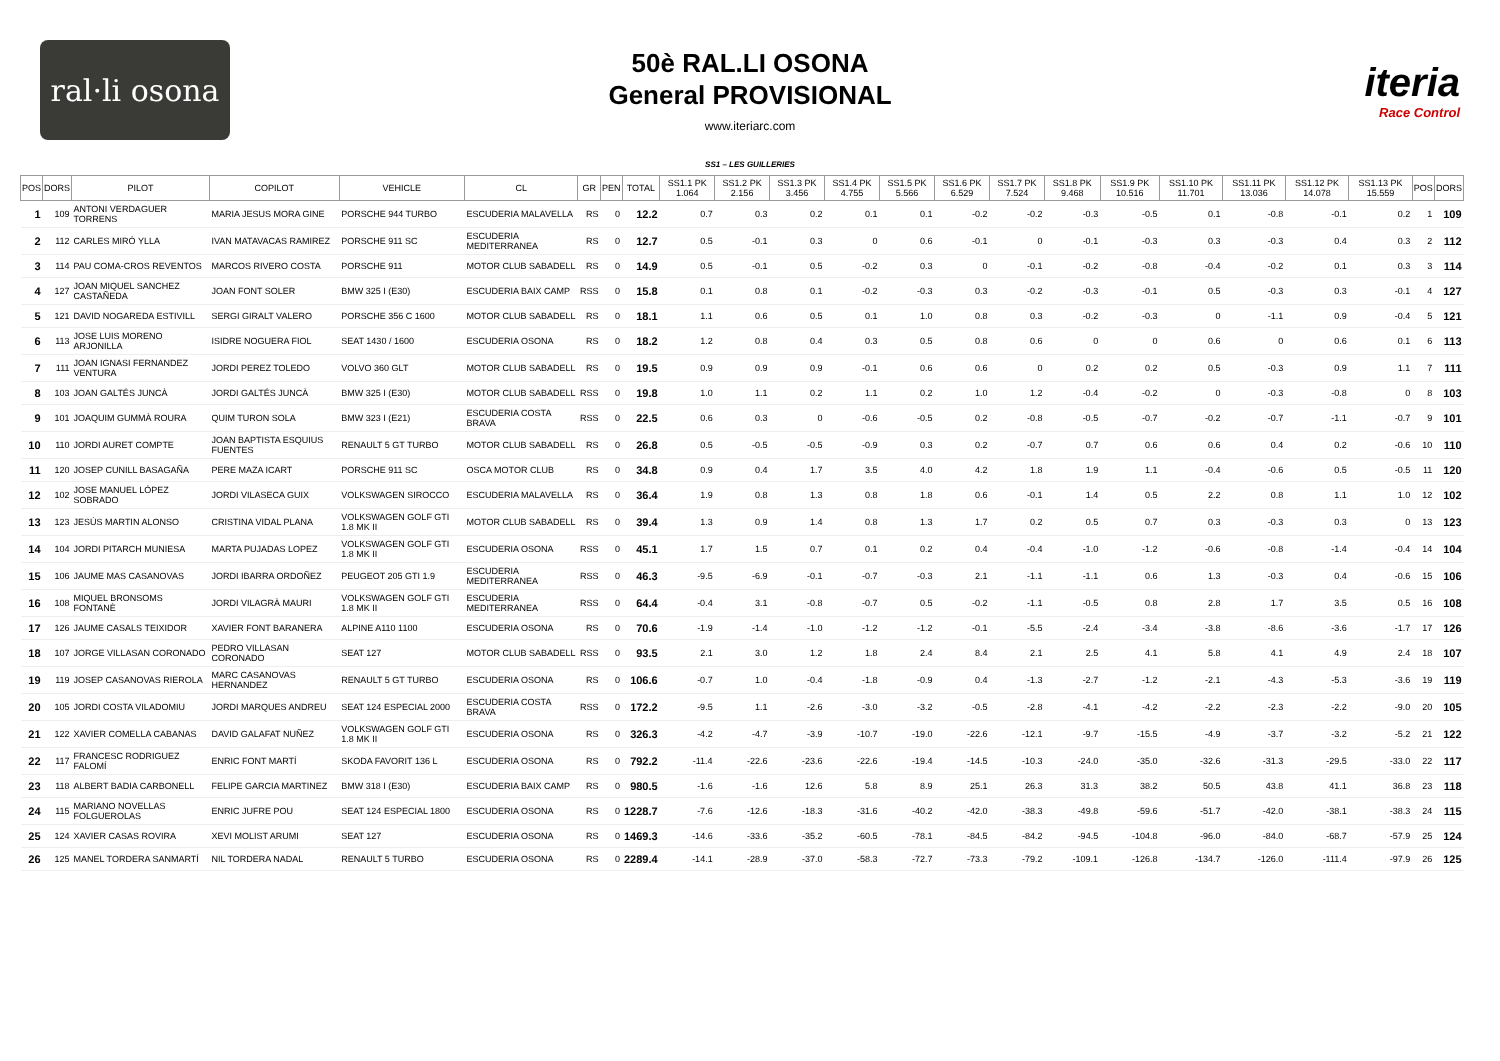ral·li osona
50è RAL.LI OSONA
General PROVISIONAL
www.iteriarc.com
iteria
Race Control
SS1 – LES GUILLERIES
| POS | DORS | PILOT | COPILOT | VEHICLE | CL | GR | PEN | TOTAL | SS1.1 PK 1.064 | SS1.2 PK 2.156 | SS1.3 PK 3.456 | SS1.4 PK 4.755 | SS1.5 PK 5.566 | SS1.6 PK 6.529 | SS1.7 PK 7.524 | SS1.8 PK 9.468 | SS1.9 PK 10.516 | SS1.10 PK 11.701 | SS1.11 PK 13.036 | SS1.12 PK 14.078 | SS1.13 PK 15.559 | POS | DORS |
| --- | --- | --- | --- | --- | --- | --- | --- | --- | --- | --- | --- | --- | --- | --- | --- | --- | --- | --- | --- | --- | --- | --- | --- |
| 1 | 109 | ANTONI VERDAGUER TORRENS | MARIA JESUS MORA GINE | PORSCHE 944 TURBO | ESCUDERIA MALAVELLA | RS | 0 | 12.2 | 0.7 | 0.3 | 0.2 | 0.1 | 0.1 | -0.2 | -0.2 | -0.3 | -0.5 | 0.1 | -0.8 | -0.1 | 0.2 | 1 | 109 |
| 2 | 112 | CARLES MIRÓ YLLA | IVAN MATAVACAS RAMIREZ | PORSCHE 911 SC | ESCUDERIA MEDITERRANEA | RS | 0 | 12.7 | 0.5 | -0.1 | 0.3 | 0 | 0.6 | -0.1 | 0 | -0.1 | -0.3 | 0.3 | -0.3 | 0.4 | 0.3 | 2 | 112 |
| 3 | 114 | PAU COMA-CROS REVENTOS | MARCOS RIVERO COSTA | PORSCHE 911 | MOTOR CLUB SABADELL | RS | 0 | 14.9 | 0.5 | -0.1 | 0.5 | -0.2 | 0.3 | 0 | -0.1 | -0.2 | -0.8 | -0.4 | -0.2 | 0.1 | 0.3 | 3 | 114 |
| 4 | 127 | JOAN MIQUEL SANCHEZ CASTAÑEDA | JOAN FONT SOLER | BMW 325 I (E30) | ESCUDERIA BAIX CAMP | RSS | 0 | 15.8 | 0.1 | 0.8 | 0.1 | -0.2 | -0.3 | 0.3 | -0.2 | -0.3 | -0.1 | 0.5 | -0.3 | 0.3 | -0.1 | 4 | 127 |
| 5 | 121 | DAVID NOGAREDA ESTIVILL | SERGI GIRALT VALERO | PORSCHE 356 C 1600 | MOTOR CLUB SABADELL | RS | 0 | 18.1 | 1.1 | 0.6 | 0.5 | 0.1 | 1.0 | 0.8 | 0.3 | -0.2 | -0.3 | 0 | -1.1 | 0.9 | -0.4 | 5 | 121 |
| 6 | 113 | JOSE LUIS MORENO ARJONILLA | ISIDRE NOGUERA FIOL | SEAT 1430 / 1600 | ESCUDERIA OSONA | RS | 0 | 18.2 | 1.2 | 0.8 | 0.4 | 0.3 | 0.5 | 0.8 | 0.6 | 0 | 0 | 0.6 | 0 | 0.6 | 0.1 | 6 | 113 |
| 7 | 111 | JOAN IGNASI FERNANDEZ VENTURA | JORDI PEREZ TOLEDO | VOLVO 360 GLT | MOTOR CLUB SABADELL | RS | 0 | 19.5 | 0.9 | 0.9 | 0.9 | -0.1 | 0.6 | 0.6 | 0 | 0.2 | 0.2 | 0.5 | -0.3 | 0.9 | 1.1 | 7 | 111 |
| 8 | 103 | JOAN GALTÉS JUNCÀ | JORDI GALTÉS JUNCÀ | BMW 325 I (E30) | MOTOR CLUB SABADELL | RSS | 0 | 19.8 | 1.0 | 1.1 | 0.2 | 1.1 | 0.2 | 1.0 | 1.2 | -0.4 | -0.2 | 0 | -0.3 | -0.8 | 0 | 8 | 103 |
| 9 | 101 | JOAQUIM GUMMÀ ROURA | QUIM TURON SOLA | BMW 323 I (E21) | ESCUDERIA COSTA BRAVA | RSS | 0 | 22.5 | 0.6 | 0.3 | 0 | -0.6 | -0.5 | 0.2 | -0.8 | -0.5 | -0.7 | -0.2 | -0.7 | -1.1 | -0.7 | 9 | 101 |
| 10 | 110 | JORDI AURET COMPTE | JOAN BAPTISTA ESQUIUS FUENTES | RENAULT 5 GT TURBO | MOTOR CLUB SABADELL | RS | 0 | 26.8 | 0.5 | -0.5 | -0.5 | -0.9 | 0.3 | 0.2 | -0.7 | 0.7 | 0.6 | 0.6 | 0.4 | 0.2 | -0.6 | 10 | 110 |
| 11 | 120 | JOSEP CUNILL BASAGAÑA | PERE MAZA ICART | PORSCHE 911 SC | OSCA MOTOR CLUB | RS | 0 | 34.8 | 0.9 | 0.4 | 1.7 | 3.5 | 4.0 | 4.2 | 1.8 | 1.9 | 1.1 | -0.4 | -0.6 | 0.5 | -0.5 | 11 | 120 |
| 12 | 102 | JOSE MANUEL LÓPEZ SOBRADO | JORDI VILASECA GUIX | VOLKSWAGEN SIROCCO | ESCUDERIA MALAVELLA | RS | 0 | 36.4 | 1.9 | 0.8 | 1.3 | 0.8 | 1.8 | 0.6 | -0.1 | 1.4 | 0.5 | 2.2 | 0.8 | 1.1 | 1.0 | 12 | 102 |
| 13 | 123 | JESÚS MARTIN ALONSO | CRISTINA VIDAL PLANA | VOLKSWAGEN GOLF GTI 1.8 MK II | MOTOR CLUB SABADELL | RS | 0 | 39.4 | 1.3 | 0.9 | 1.4 | 0.8 | 1.3 | 1.7 | 0.2 | 0.5 | 0.7 | 0.3 | -0.3 | 0.3 | 0 | 13 | 123 |
| 14 | 104 | JORDI PITARCH MUNIESA | MARTA PUJADAS LOPEZ | VOLKSWAGEN GOLF GTI 1.8 MK II | ESCUDERIA OSONA | RSS | 0 | 45.1 | 1.7 | 1.5 | 0.7 | 0.1 | 0.2 | 0.4 | -0.4 | -1.0 | -1.2 | -0.6 | -0.8 | -1.4 | -0.4 | 14 | 104 |
| 15 | 106 | JAUME MAS CASANOVAS | JORDI IBARRA ORDOÑEZ | PEUGEOT 205 GTI 1.9 | ESCUDERIA MEDITERRANEA | RSS | 0 | 46.3 | -9.5 | -6.9 | -0.1 | -0.7 | -0.3 | 2.1 | -1.1 | -1.1 | 0.6 | 1.3 | -0.3 | 0.4 | -0.6 | 15 | 106 |
| 16 | 108 | MIQUEL BRONSOMS FONTANÈ | JORDI VILAGRÀ MAURI | VOLKSWAGEN GOLF GTI 1.8 MK II | ESCUDERIA MEDITERRANEA | RSS | 0 | 64.4 | -0.4 | 3.1 | -0.8 | -0.7 | 0.5 | -0.2 | -1.1 | -0.5 | 0.8 | 2.8 | 1.7 | 3.5 | 0.5 | 16 | 108 |
| 17 | 126 | JAUME CASALS TEIXIDOR | XAVIER FONT BARANERA | ALPINE A110 1100 | ESCUDERIA OSONA | RS | 0 | 70.6 | -1.9 | -1.4 | -1.0 | -1.2 | -1.2 | -0.1 | -5.5 | -2.4 | -3.4 | -3.8 | -8.6 | -3.6 | -1.7 | 17 | 126 |
| 18 | 107 | JORGE VILLASAN CORONADO | PEDRO VILLASAN CORONADO | SEAT 127 | MOTOR CLUB SABADELL | RSS | 0 | 93.5 | 2.1 | 3.0 | 1.2 | 1.8 | 2.4 | 8.4 | 2.1 | 2.5 | 4.1 | 5.8 | 4.1 | 4.9 | 2.4 | 18 | 107 |
| 19 | 119 | JOSEP CASANOVAS RIEROLA | MARC CASANOVAS HERNANDEZ | RENAULT 5 GT TURBO | ESCUDERIA OSONA | RS | 0 | 106.6 | -0.7 | 1.0 | -0.4 | -1.8 | -0.9 | 0.4 | -1.3 | -2.7 | -1.2 | -2.1 | -4.3 | -5.3 | -3.6 | 19 | 119 |
| 20 | 105 | JORDI COSTA VILADOMIU | JORDI MARQUES ANDREU | SEAT 124 ESPECIAL 2000 | ESCUDERIA COSTA BRAVA | RSS | 0 | 172.2 | -9.5 | 1.1 | -2.6 | -3.0 | -3.2 | -0.5 | -2.8 | -4.1 | -4.2 | -2.2 | -2.3 | -2.2 | -9.0 | 20 | 105 |
| 21 | 122 | XAVIER COMELLA CABANAS | DAVID GALAFAT NUÑEZ | VOLKSWAGEN GOLF GTI 1.8 MK II | ESCUDERIA OSONA | RS | 0 | 326.3 | -4.2 | -4.7 | -3.9 | -10.7 | -19.0 | -22.6 | -12.1 | -9.7 | -15.5 | -4.9 | -3.7 | -3.2 | -5.2 | 21 | 122 |
| 22 | 117 | FRANCESC RODRIGUEZ FALOMÍ | ENRIC FONT MARTÍ | SKODA FAVORIT 136 L | ESCUDERIA OSONA | RS | 0 | 792.2 | -11.4 | -22.6 | -23.6 | -22.6 | -19.4 | -14.5 | -10.3 | -24.0 | -35.0 | -32.6 | -31.3 | -29.5 | -33.0 | 22 | 117 |
| 23 | 118 | ALBERT BADIA CARBONELL | FELIPE GARCIA MARTINEZ | BMW 318 I (E30) | ESCUDERIA BAIX CAMP | RS | 0 | 980.5 | -1.6 | -1.6 | 12.6 | 5.8 | 8.9 | 25.1 | 26.3 | 31.3 | 38.2 | 50.5 | 43.8 | 41.1 | 36.8 | 23 | 118 |
| 24 | 115 | MARIANO NOVELLAS FOLGUEROLAS | ENRIC JUFRE POU | SEAT 124 ESPECIAL 1800 | ESCUDERIA OSONA | RS | 0 | 1228.7 | -7.6 | -12.6 | -18.3 | -31.6 | -40.2 | -42.0 | -38.3 | -49.8 | -59.6 | -51.7 | -42.0 | -38.1 | -38.3 | 24 | 115 |
| 25 | 124 | XAVIER CASAS ROVIRA | XEVI MOLIST ARUMI | SEAT 127 | ESCUDERIA OSONA | RS | 0 | 1469.3 | -14.6 | -33.6 | -35.2 | -60.5 | -78.1 | -84.5 | -84.2 | -94.5 | -104.8 | -96.0 | -84.0 | -68.7 | -57.9 | 25 | 124 |
| 26 | 125 | MANEL TORDERA SANMARTÍ | NIL TORDERA NADAL | RENAULT 5 TURBO | ESCUDERIA OSONA | RS | 0 | 2289.4 | -14.1 | -28.9 | -37.0 | -58.3 | -72.7 | -73.3 | -79.2 | -109.1 | -126.8 | -134.7 | -126.0 | -111.4 | -97.9 | 26 | 125 |